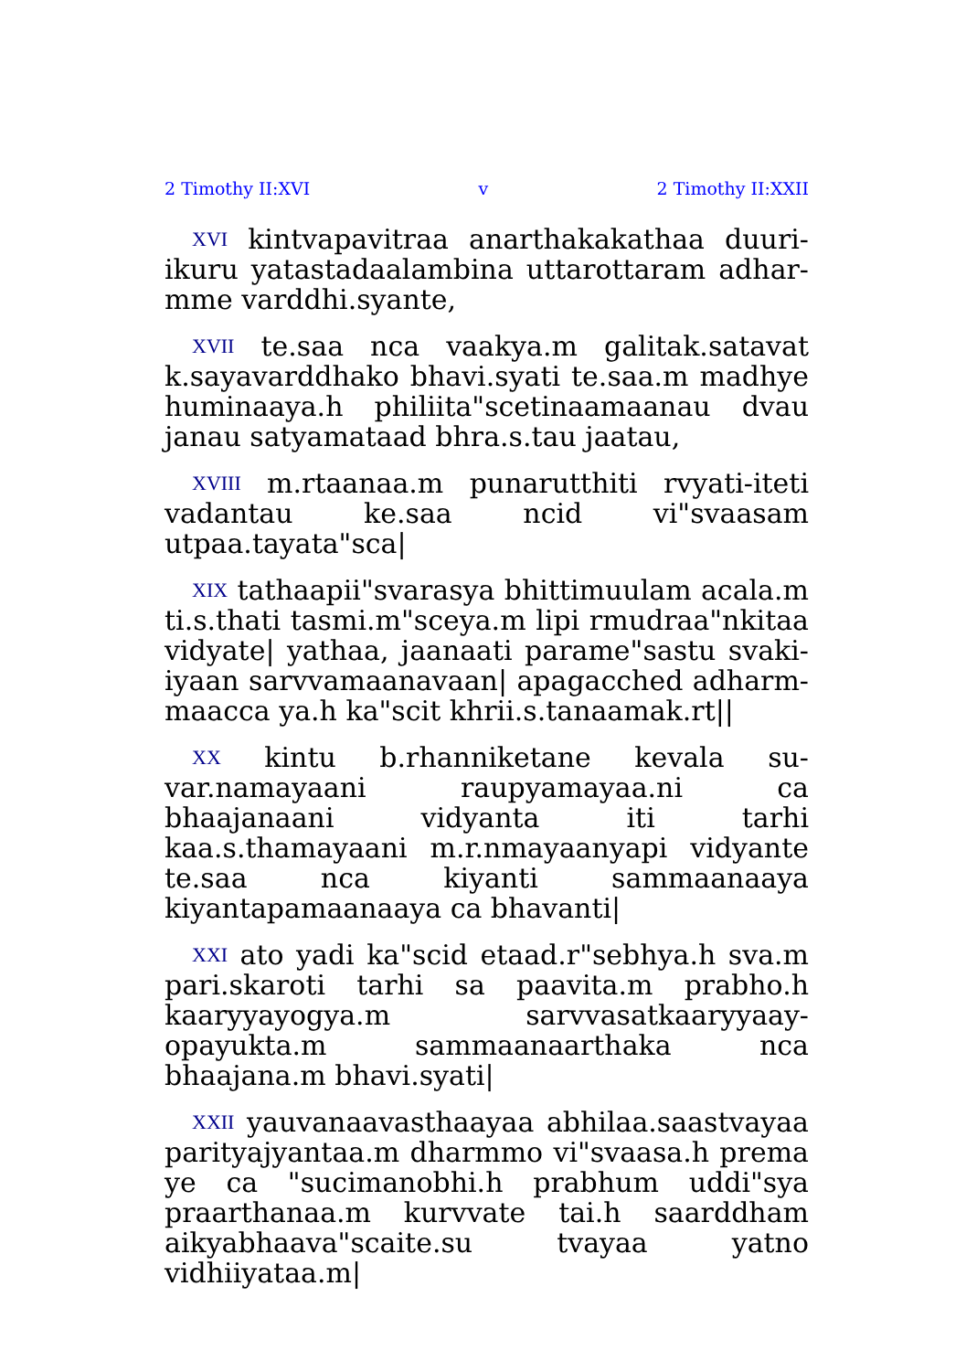2 Timothy II:XVI v 2 Timothy II:XXII
XVI kintvapavitraa anarthakakathaa duuri-ikuru yatastadaalambina uttarottaram adhar-mme varddhi.syante,
XVII te.saa nca vaakya.m galitak.satavat k.sayavarddhako bhavi.syati te.saa.m madhye huminaaya.h philiita"scetinaamaanau dvau janau satyamataad bhra.s.tau jaatau,
XVIII m.rtaanaa.m punarutthiti rvyati-iteti vadantau ke.saa ncid vi"svaasam utpaa.tayata"sca|
XIX tathaapii"svarasya bhittimuulam acala.m ti.s.thati tasmi.m"sceya.m lipi rmudraa"nkitaa vidyate| yathaa, jaanaati parame"sastu svaki-iyaan sarvvamaanavaan| apagacched adharm-maacca ya.h ka"scit khrii.s.tanaamak.rt||
XX kintu b.rhanniketane kevala su-var.namayaani raupyamayaa.ni ca bhaajanaani vidyanta iti tarhi kaa.s.thamayaani m.r.nmayaanyapi vidyante te.saa nca kiyanti sammaanaaya kiyantapamaanaaya ca bhavanti|
XXI ato yadi ka"scid etaad.r"sebhya.h sva.m pari.skaroti tarhi sa paavita.m prabho.h kaaryyayogya.m sarvvasatkaaryyaay-opayukta.m sammaanaarthaka nca bhaajana.m bhavi.syati|
XXII yauvanaavasthaayaa abhilaa.saastvayaa parityajyantaa.m dharmmo vi"svaasa.h prema ye ca "sucimanobhi.h prabhum uddi"sya praarthanaa.m kurvvate tai.h saarddham aikyabhaava"scaite.su tvayaa yatno vidhiiyataa.m|